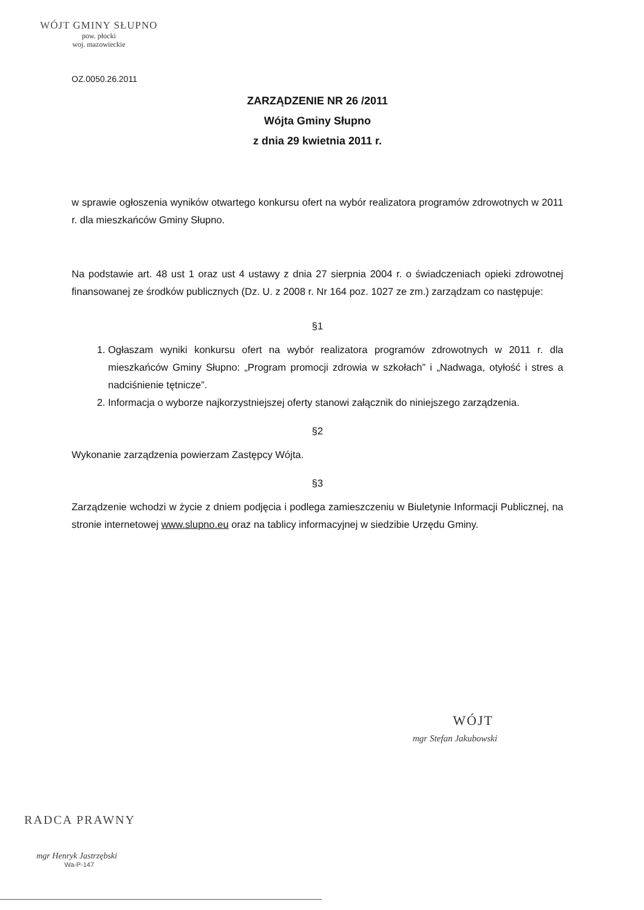WÓJT GMINY SŁUPNO
pow. płocki
woj. mazowieckie
OZ.0050.26.2011
ZARZĄDZENIE NR 26 /2011
Wójta Gminy Słupno
z dnia 29 kwietnia 2011 r.
w sprawie ogłoszenia wyników otwartego konkursu ofert na wybór realizatora programów zdrowotnych w 2011 r. dla mieszkańców Gminy Słupno.
Na podstawie art. 48 ust 1 oraz ust 4 ustawy z dnia 27 sierpnia 2004 r. o świadczeniach opieki zdrowotnej finansowanej ze środków publicznych (Dz. U. z 2008 r. Nr 164 poz. 1027 ze zm.) zarządzam co następuje:
§1
1. Ogłaszam wyniki konkursu ofert na wybór realizatora programów zdrowotnych w 2011 r. dla mieszkańców Gminy Słupno: „Program promocji zdrowia w szkołach” i „Nadwaga, otyłość i stres a nadciśnienie tętnicze”.
2. Informacja o wyborze najkorzystniejszej oferty stanowi załącznik do niniejszego zarządzenia.
§2
Wykonanie zarządzenia powierzam Zastępcy Wójta.
§3
Zarządzenie wchodzi w życie z dniem podjęcia i podlega zamieszczeniu w Biuletynie Informacji Publicznej, na stronie internetowej www.slupno.eu oraz na tablicy informacyjnej w siedzibie Urzędu Gminy.
WÓJT
mgr Stefan Jakubowski
RADCA PRAWNY
mgr Henryk Jastrzębski
Wa-P-147